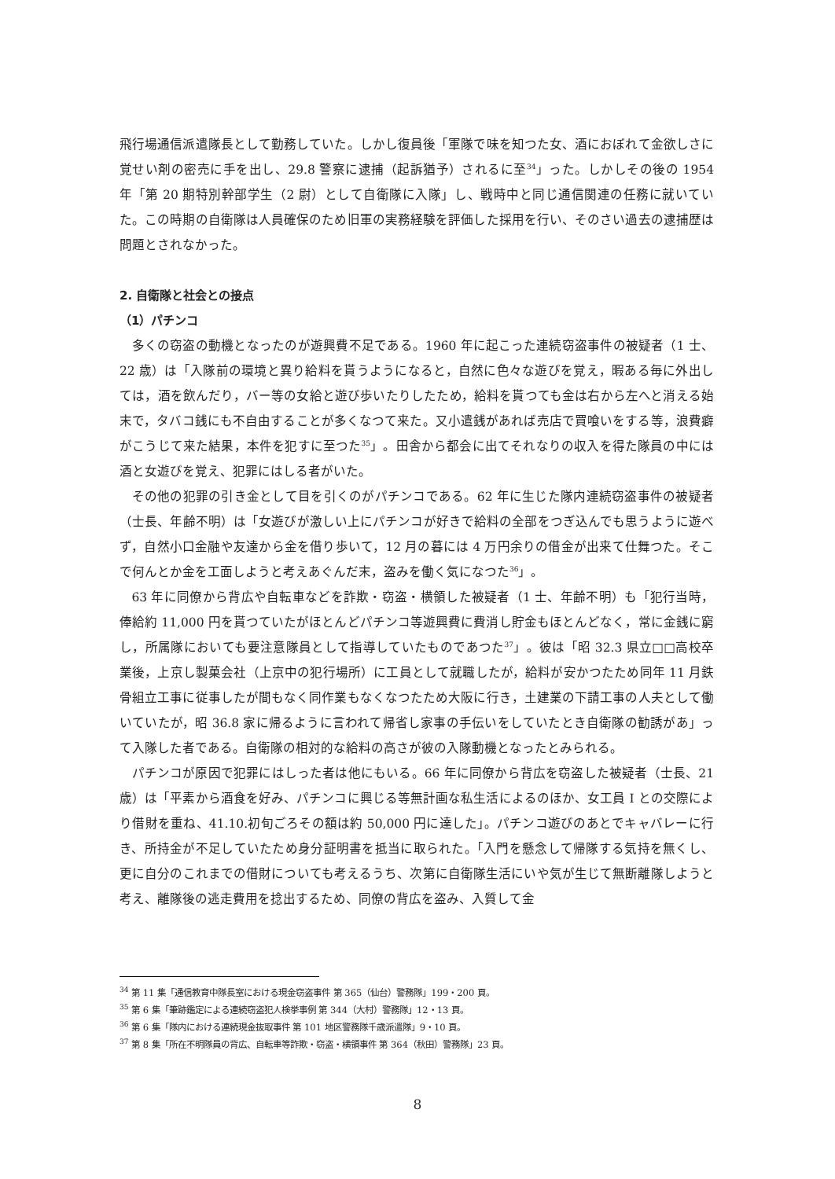飛行場通信派遣隊長として勤務していた。しかし復員後「軍隊で味を知つた女、酒におぼれて金欲しさに覚せい剤の密売に手を出し、29.8 警察に逮捕（起訴猶予）されるに至<sup>34</sup>」った。しかしその後の 1954 年「第 20 期特別幹部学生（2 尉）として自衛隊に入隊」し、戦時中と同じ通信関連の任務に就いていた。この時期の自衛隊は人員確保のため旧軍の実務経験を評価した採用を行い、そのさい過去の逮捕歴は問題とされなかった。
2. 自衛隊と社会との接点
（1）パチンコ
多くの窃盗の動機となったのが遊興費不足である。1960 年に起こった連続窃盗事件の被疑者（1 士、22 歳）は「入隊前の環境と異り給料を貰うようになると，自然に色々な遊びを覚え，暇ある毎に外出しては，酒を飲んだり，バー等の女給と遊び歩いたりしたため，給料を貰つても金は右から左へと消える始末で，タバコ銭にも不自由することが多くなつて来た。又小遣銭があれば売店で買喰いをする等，浪費癖がこうじて来た結果，本件を犯すに至つた<sup>35</sup>」。田舎から都会に出てそれなりの収入を得た隊員の中には酒と女遊びを覚え、犯罪にはしる者がいた。
その他の犯罪の引き金として目を引くのがパチンコである。62 年に生じた隊内連続窃盗事件の被疑者（士長、年齢不明）は「女遊びが激しい上にパチンコが好きで給料の全部をつぎ込んでも思うように遊べず，自然小口金融や友達から金を借り歩いて，12 月の暮には 4 万円余りの借金が出来て仕舞つた。そこで何んとか金を工面しようと考えあぐんだ末，盗みを働く気になつた<sup>36</sup>」。
63 年に同僚から背広や自転車などを詐欺・窃盗・横領した被疑者（1 士、年齢不明）も「犯行当時，俸給約 11,000 円を貰つていたがほとんどパチンコ等遊興費に費消し貯金もほとんどなく，常に金銭に窮し，所属隊においても要注意隊員として指導していたものであつた<sup>37</sup>」。彼は「昭 32.3 県立□□高校卒業後，上京し製菓会社（上京中の犯行場所）に工員として就職したが，給料が安かつたため同年 11 月鉄骨組立工事に従事したが間もなく同作業もなくなつたため大阪に行き，土建業の下請工事の人夫として働いていたが，昭 36.8 家に帰るように言われて帰省し家事の手伝いをしていたとき自衛隊の勧誘があ」って入隊した者である。自衛隊の相対的な給料の高さが彼の入隊動機となったとみられる。
パチンコが原因で犯罪にはしった者は他にもいる。66 年に同僚から背広を窃盗した被疑者（士長、21 歳）は「平素から酒食を好み、パチンコに興じる等無計画な私生活によるのほか、女工員 I との交際により借財を重ね、41.10.初旬ごろその額は約 50,000 円に達した」。パチンコ遊びのあとでキャバレーに行き、所持金が不足していたため身分証明書を抵当に取られた。「入門を懸念して帰隊する気持を無くし、更に自分のこれまでの借財についても考えるうち、次第に自衛隊生活にいや気が生じて無断離隊しようと考え、離隊後の逃走費用を捻出するため、同僚の背広を盗み、入質して金
<sup>34</sup> 第 11 集「通信教育中隊長室における現金窃盗事件 第 365（仙台）警務隊」199・200 頁。
<sup>35</sup> 第 6 集「筆跡鑑定による連続窃盗犯人検挙事例 第 344（大村）警務隊」12・13 頁。
<sup>36</sup> 第 6 集「隊内における連続現金抜取事件 第 101 地区警務隊千歳派遣隊」9・10 頁。
<sup>37</sup> 第 8 集「所在不明隊員の背広、自転車等詐欺・窃盗・横領事件 第 364（秋田）警務隊」23 頁。
8